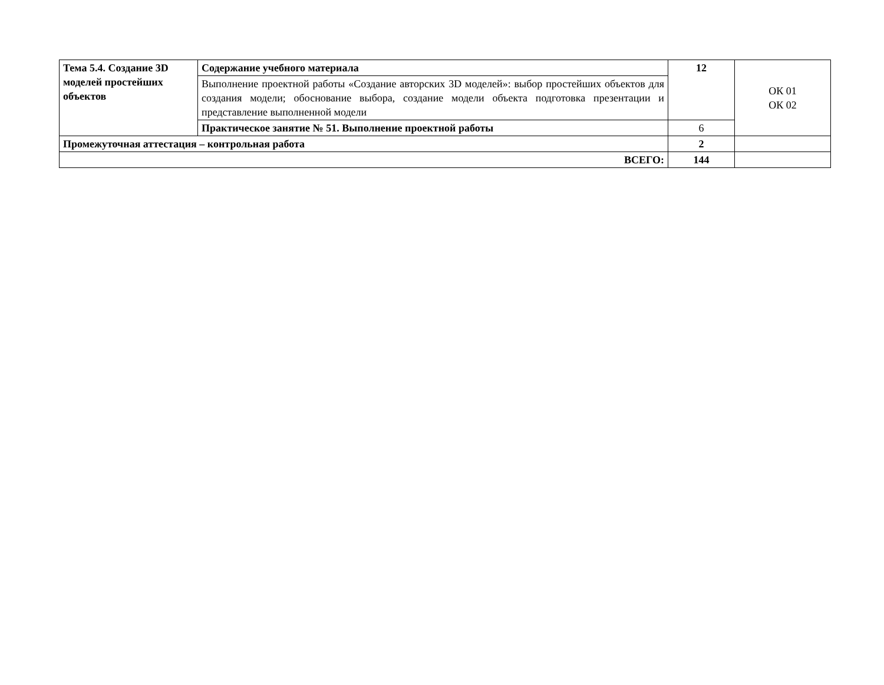| Тема 5.4. Создание 3D моделей простейших объектов | Содержание учебного материала | 12 | ОК 01 ОК 02 |
| | Выполнение проектной работы «Создание авторских 3D моделей»: выбор простейших объектов для создания модели; обоснование выбора, создание модели объекта подготовка презентации и представление выполненной модели | | |
| | Практическое занятие № 51. Выполнение проектной работы | 6 | |
| Промежуточная аттестация – контрольная работа | | 2 | |
| ВСЕГО: | | 144 | |